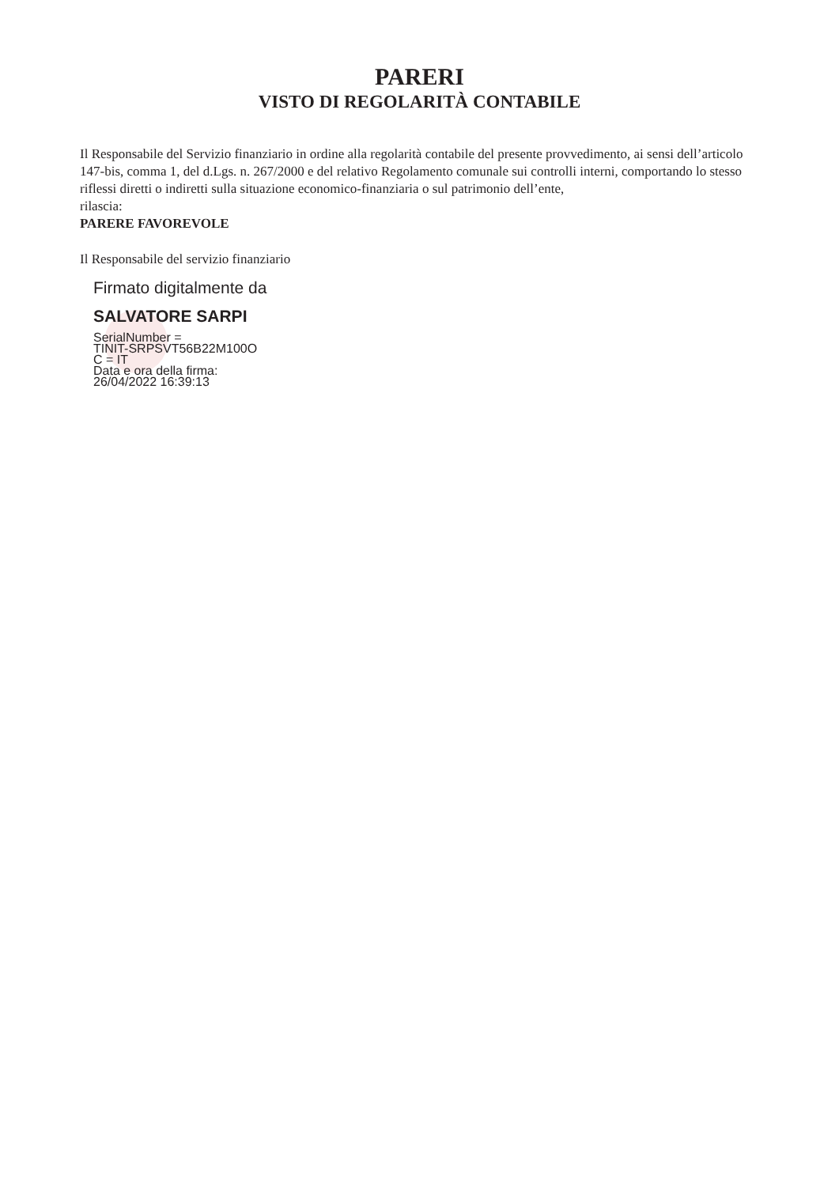PARERI
VISTO DI REGOLARITÀ CONTABILE
Il Responsabile del Servizio finanziario in ordine alla regolarità contabile del presente provvedimento, ai sensi dell’articolo 147-bis, comma 1, del d.Lgs. n. 267/2000 e del relativo Regolamento comunale sui controlli interni, comportando lo stesso riflessi diretti o indiretti sulla situazione economico-finanziaria o sul patrimonio dell’ente,
rilascia:
PARERE FAVOREVOLE
Il Responsabile del servizio finanziario
Firmato digitalmente da
SALVATORE SARPI
SerialNumber =
TINIT-SRPSVT56B22M100O
C = IT
Data e ora della firma:
26/04/2022 16:39:13